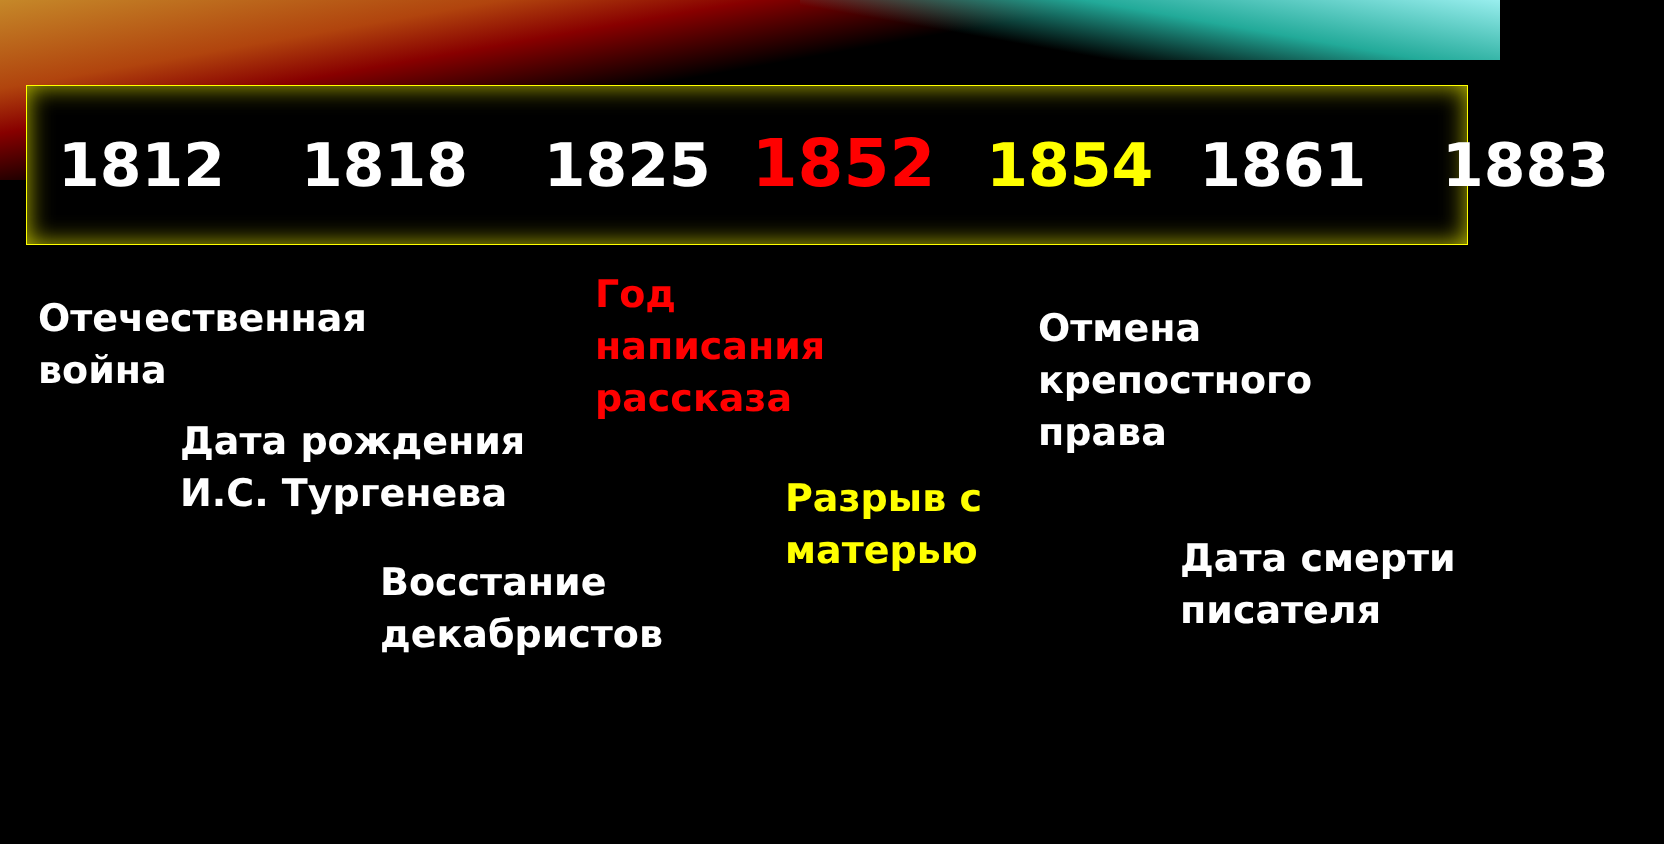1812 1818 1825 1852 1854 1861 1883
Отечественная
война
Год
написания
рассказа
Отмена
крепостного
права
Дата рождения
И.С. Тургенева
Разрыв с
матерью
Дата смерти
писателя
Восстание
декабристов